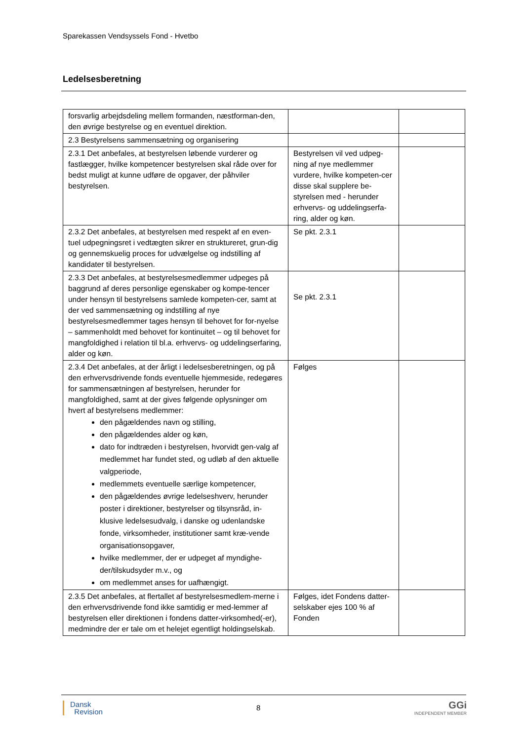Sparekassen Vendsyssels Fond - Hvetbo
Ledelsesberetning
| forsvarlig arbejdsdeling mellem formanden, næstforman-den, den øvrige bestyrelse og en eventuel direktion. | | |
| 2.3 Bestyrelsens sammensætning og organisering | | |
| 2.3.1 Det anbefales, at bestyrelsen løbende vurderer og fastlægger, hvilke kompetencer bestyrelsen skal råde over for bedst muligt at kunne udføre de opgaver, der påhviler bestyrelsen. | Bestyrelsen vil ved udpeg-ning af nye medlemmer vurdere, hvilke kompeten-cer disse skal supplere be-styrelsen med - herunder erhvervs- og uddelingserfa-ring, alder og køn. | |
| 2.3.2 Det anbefales, at bestyrelsen med respekt af en even-tuel udpegningsret i vedtægten sikrer en struktureret, grun-dig og gennemskuelig proces for udvælgelse og indstilling af kandidater til bestyrelsen. | Se pkt. 2.3.1 | |
| 2.3.3 Det anbefales, at bestyrelsesmedlemmer udpeges på baggrund af deres personlige egenskaber og kompe-tencer under hensyn til bestyrelsens samlede kompeten-cer, samt at der ved sammensætning og indstilling af nye bestyrelsesmedlemmer tages hensyn til behovet for for-nyelse – sammenholdt med behovet for kontinuitet – og til behovet for mangfoldighed i relation til bl.a. erhvervs- og uddelingserfaring, alder og køn. | Se pkt. 2.3.1 | |
| 2.3.4 Det anbefales, at der årligt i ledelsesberetningen, og på den erhvervsdrivende fonds eventuelle hjemmeside, redegøres for sammensætningen af bestyrelsen, herunder for mangfoldighed, samt at der gives følgende oplysninger om hvert af bestyrelsens medlemmer: den pågældendes navn og stilling, den pågældendes alder og køn, dato for indtræden i bestyrelsen, hvorvidt gen-valg af medlemmet har fundet sted, og udløb af den aktuelle valgperiode, medlemmets eventuelle særlige kompetencer, den pågældendes øvrige ledelseshverv, herunder poster i direktioner, bestyrelser og tilsynsråd, in-klusive ledelsesudvalg, i danske og udenlandske fonde, virksomheder, institutioner samt kræ-vende organisationsopgaver, hvilke medlemmer, der er udpeget af myndighe-der/tilskudsyder m.v., og om medlemmet anses for uafhængigt. | Følges | |
| 2.3.5 Det anbefales, at flertallet af bestyrelsesmedlem-merne i den erhvervsdrivende fond ikke samtidig er med-lemmer af bestyrelsen eller direktionen i fondens datter-virksomhed(-er), medmindre der er tale om et helejet egentligt holdingselskab. | Følges, idet Fondens datter-selskaber ejes 100 % af Fonden | |
Dansk
Revision
8
GGi
INDEPENDENT MEMBER